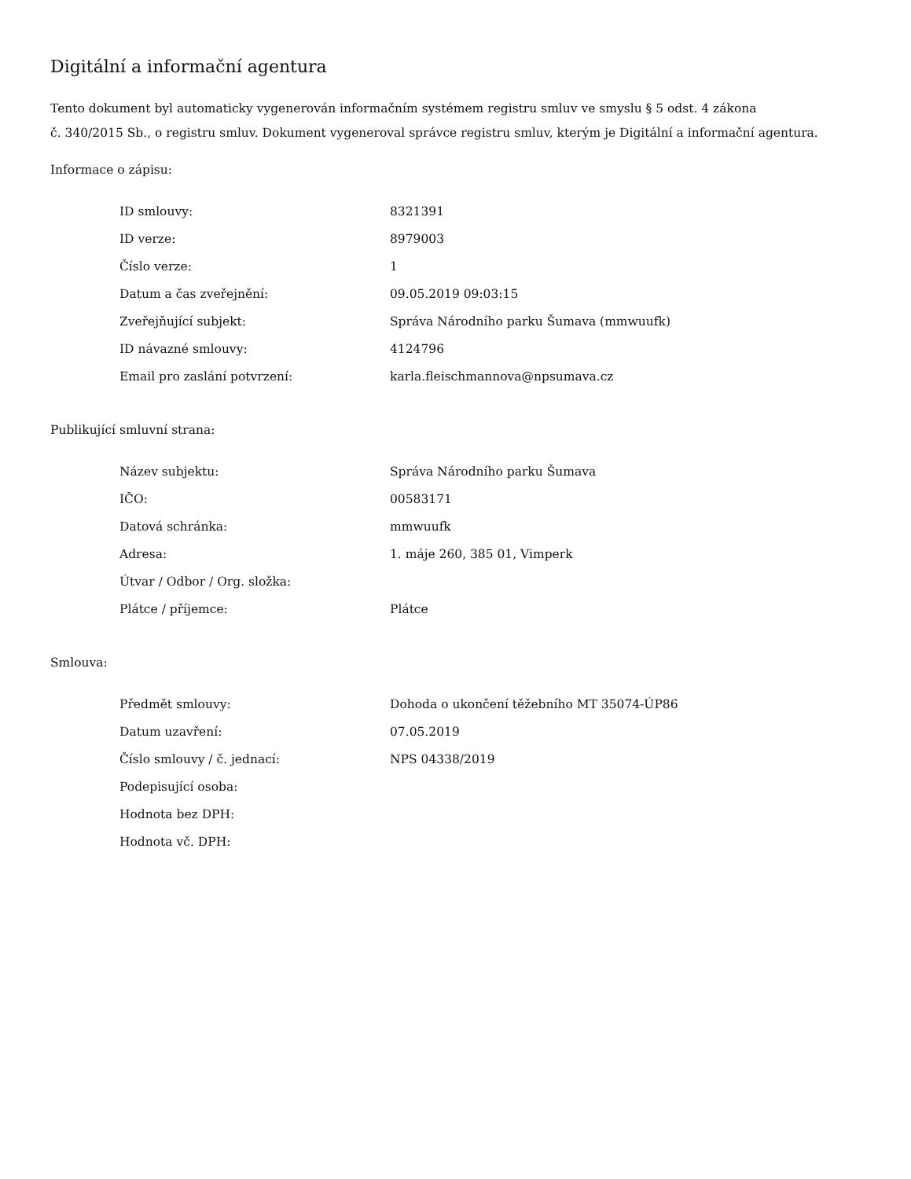Digitální a informační agentura
Tento dokument byl automaticky vygenerován informačním systémem registru smluv ve smyslu § 5 odst. 4 zákona
č. 340/2015 Sb., o registru smluv. Dokument vygeneroval správce registru smluv, kterým je Digitální a informační agentura.
Informace o zápisu:
| ID smlouvy: | 8321391 |
| ID verze: | 8979003 |
| Číslo verze: | 1 |
| Datum a čas zveřejnění: | 09.05.2019 09:03:15 |
| Zveřejňující subjekt: | Správa Národního parku Šumava (mmwuufk) |
| ID návazné smlouvy: | 4124796 |
| Email pro zaslání potvrzení: | karla.fleischmannova@npsumava.cz |
Publikující smluvní strana:
| Název subjektu: | Správa Národního parku Šumava |
| IČO: | 00583171 |
| Datová schránka: | mmwuufk |
| Adresa: | 1. máje 260, 385 01, Vimperk |
| Útvar / Odbor / Org. složka: | |
| Plátce / příjemce: | Plátce |
Smlouva:
| Předmět smlouvy: | Dohoda o ukončení těžebního MT 35074-ÚP86 |
| Datum uzavření: | 07.05.2019 |
| Číslo smlouvy / č. jednací: | NPS 04338/2019 |
| Podepisující osoba: | |
| Hodnota bez DPH: | |
| Hodnota vč. DPH: | |